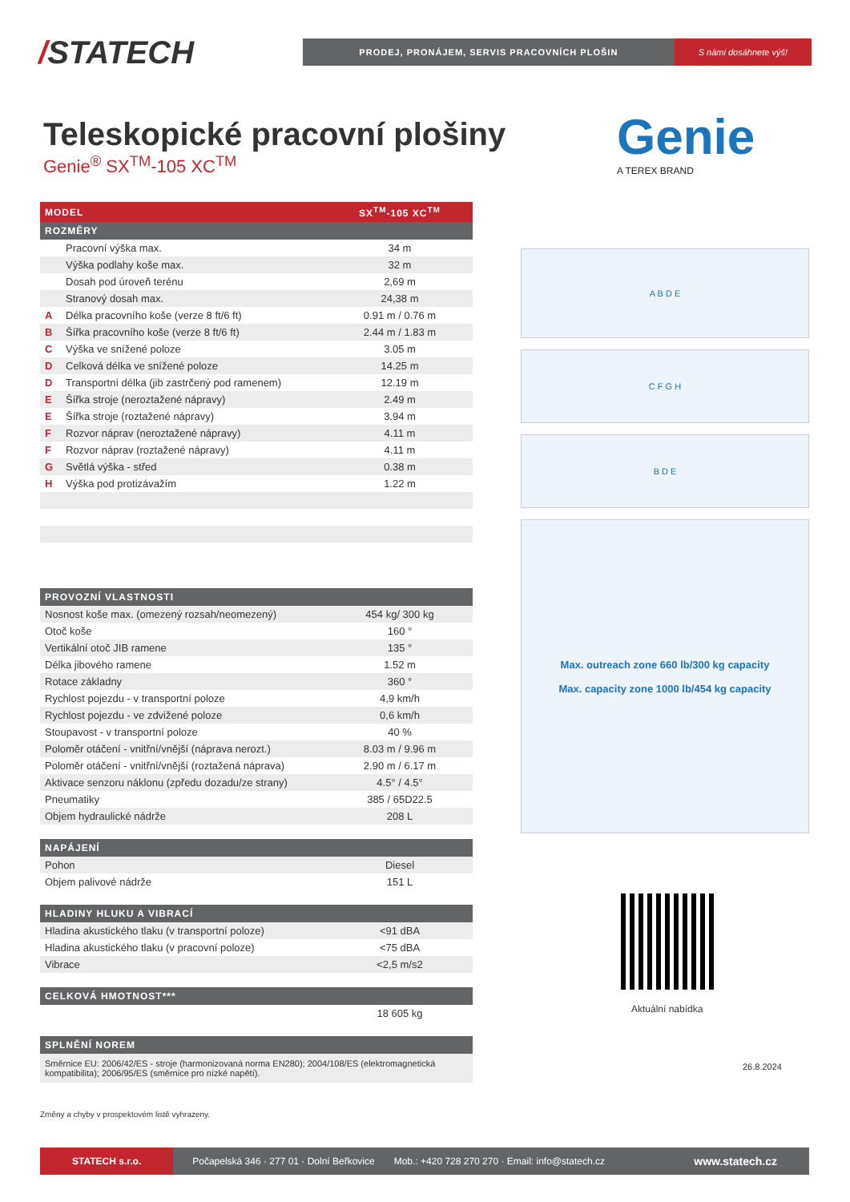/STATECH
PRODEJ, PRONÁJEM, SERVIS PRACOVNÍCH PLOŠIN
S námi dosáhnete výš!
Teleskopické pracovní plošiny
Genie<sup>®</sup> SX<sup>TM</sup>-105 XC<sup>TM</sup> Genie
A TEREX BRAND
| MODEL | | SX<sup>TM</sup>-105 XC<sup>TM</sup> |
| --- | --- | --- |
| ROZMĚRY | | |
| | Pracovní výška max. | 34 m |
| | Výška podlahy koše max. | 32 m |
| | Dosah pod úroveň terénu | 2,69 m |
| | Stranový dosah max. | 24,38 m |
| A | Délka pracovního koše (verze 8 ft/6 ft) | 0.91 m / 0.76 m |
| B | Šířka pracovního koše (verze 8 ft/6 ft) | 2.44 m / 1.83 m |
| C | Výška ve snížené poloze | 3.05 m |
| D | Celková délka ve snížené poloze | 14.25 m |
| D | Transportní délka (jib zastrčený pod ramenem) | 12.19 m |
| E | Šířka stroje (neroztažené nápravy) | 2.49 m |
| E | Šířka stroje (roztažené nápravy) | 3.94 m |
| F | Rozvor náprav (neroztažené nápravy) | 4.11 m |
| F | Rozvor náprav (roztažené nápravy) | 4.11 m |
| G | Světlá výška - střed | 0.38 m |
| H | Výška pod protizávažím | 1.22 m |
| PROVOZNÍ VLASTNOSTI | |
| --- | --- |
| Nosnost koše max. (omezený rozsah/neomezený) | 454 kg/ 300 kg |
| Otoč koše | 160 ° |
| Vertikální otoč JIB ramene | 135 ° |
| Délka jibového ramene | 1.52 m |
| Rotace základny | 360 ° |
| Rychlost pojezdu - v transportní poloze | 4,9 km/h |
| Rychlost pojezdu - ve zdvižené poloze | 0,6 km/h |
| Stoupavost - v transportní poloze | 40 % |
| Poloměr otáčení - vnitřní/vnější (náprava nerozt.) | 8.03 m / 9.96 m |
| Poloměr otáčení - vnitřní/vnější (roztažená náprava) | 2.90 m / 6.17 m |
| Aktivace senzoru náklonu (zpředu dozadu/ze strany) | 4.5° / 4.5° |
| Pneumatiky | 385 / 65D22.5 |
| Objem hydraulické nádrže | 208 L |
| NAPÁJENÍ | |
| --- | --- |
| Pohon | Diesel |
| Objem palivové nádrže | 151 L |
| HLADINY HLUKU A VIBRACÍ | |
| --- | --- |
| Hladina akustického tlaku (v transportní poloze) | <91 dBA |
| Hladina akustického tlaku (v pracovní poloze) | <75 dBA |
| Vibrace | <2,5 m/s2 |
| CELKOVÁ HMOTNOST*** | |
| --- | --- |
| | 18 605 kg |
| SPLNĚNÍ NOREM |
| --- |
| Směrnice EU: 2006/42/ES - stroje (harmonizovaná norma EN280); 2004/108/ES (elektromagnetická kompatibilita); 2006/95/ES (směrnice pro nízké napětí). |
Změny a chyby v prospektovém listě vyhrazeny.
A B D E
C F G H
B D E
Max. outreach zone 660 lb/300 kg capacity
Max. capacity zone 1000 lb/454 kg capacity
Aktuální nabídka
26.8.2024
STATECH s.r.o.
Počapelská 346 · 277 01 · Dolní Beřkovice
Mob.: +420 728 270 270 · Email: info@statech.cz
www.statech.cz